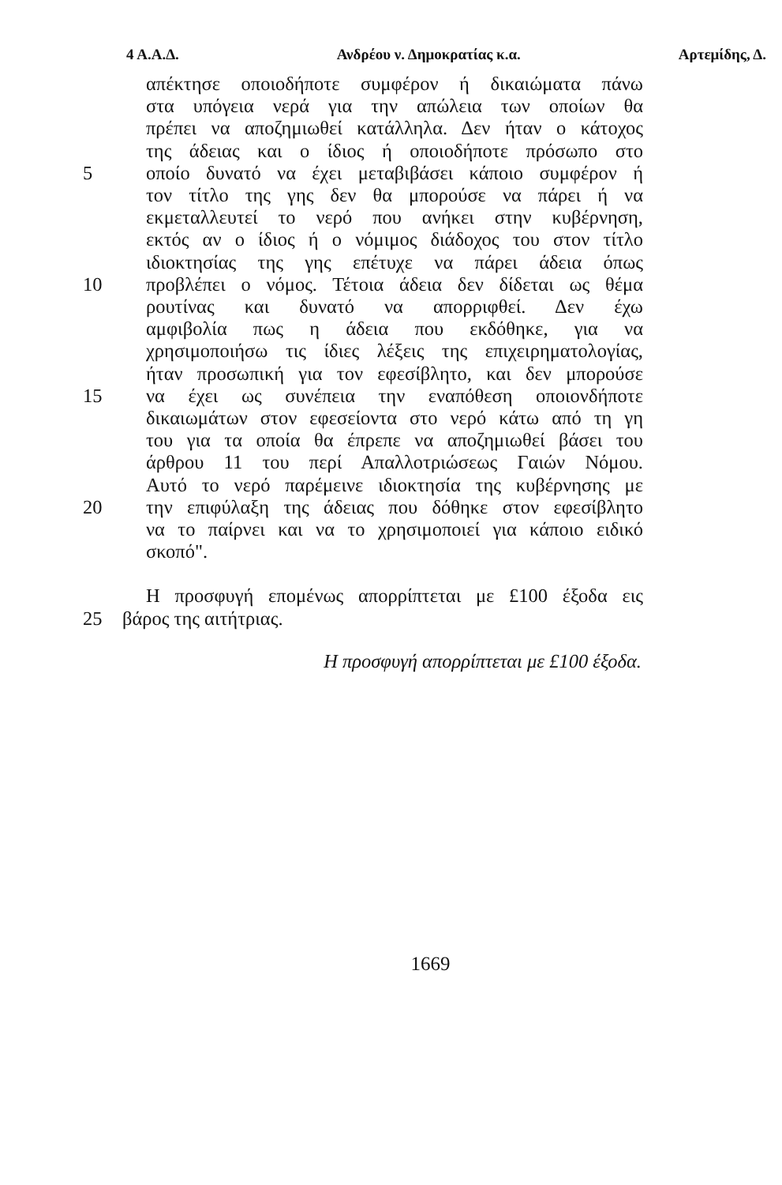4 Α.Α.Δ. Ανδρέου ν. Δημοκρατίας κ.α. Αρτεμίδης, Δ.
απέκτησε οποιοδήποτε συμφέρον ή δικαιώματα πάνω
στα υπόγεια νερά για την απώλεια των οποίων θα
πρέπει να αποζημιωθεί κατάλληλα. Δεν ήταν ο κάτοχος
της άδειας και ο ίδιος ή οποιοδήποτε πρόσωπο στο
5 οποίο δυνατό να έχει μεταβιβάσει κάποιο συμφέρον ή
τον τίτλο της γης δεν θα μπορούσε να πάρει ή να
εκμεταλλευτεί το νερό που ανήκει στην κυβέρνηση,
εκτός αν ο ίδιος ή ο νόμιμος διάδοχος του στον τίτλο
ιδιοκτησίας της γης επέτυχε να πάρει άδεια όπως
10 προβλέπει ο νόμος. Τέτοια άδεια δεν δίδεται ως θέμα
ρουτίνας και δυνατό να απορριφθεί. Δεν έχω
αμφιβολία πως η άδεια που εκδόθηκε, για να
χρησιμοποιήσω τις ίδιες λέξεις της επιχειρηματολογίας,
ήταν προσωπική για τον εφεσίβλητο, και δεν μπορούσε
15 να έχει ως συνέπεια την εναπόθεση οποιονδήποτε
δικαιωμάτων στον εφεσείοντα στο νερό κάτω από τη γη
του για τα οποία θα έπρεπε να αποζημιωθεί βάσει του
άρθρου 11 του περί Απαλλοτριώσεως Γαιών Νόμου.
Αυτό το νερό παρέμεινε ιδιοκτησία της κυβέρνησης με
20 την επιφύλαξη της άδειας που δόθηκε στον εφεσίβλητο
να το παίρνει και να το χρησιμοποιεί για κάποιο ειδικό
σκοπό".
Η προσφυγή επομένως απορρίπτεται με £100 έξοδα εις
25 βάρος της αιτήτριας.
Η προσφυγή απορρίπτεται με £100 έξοδα.
1669